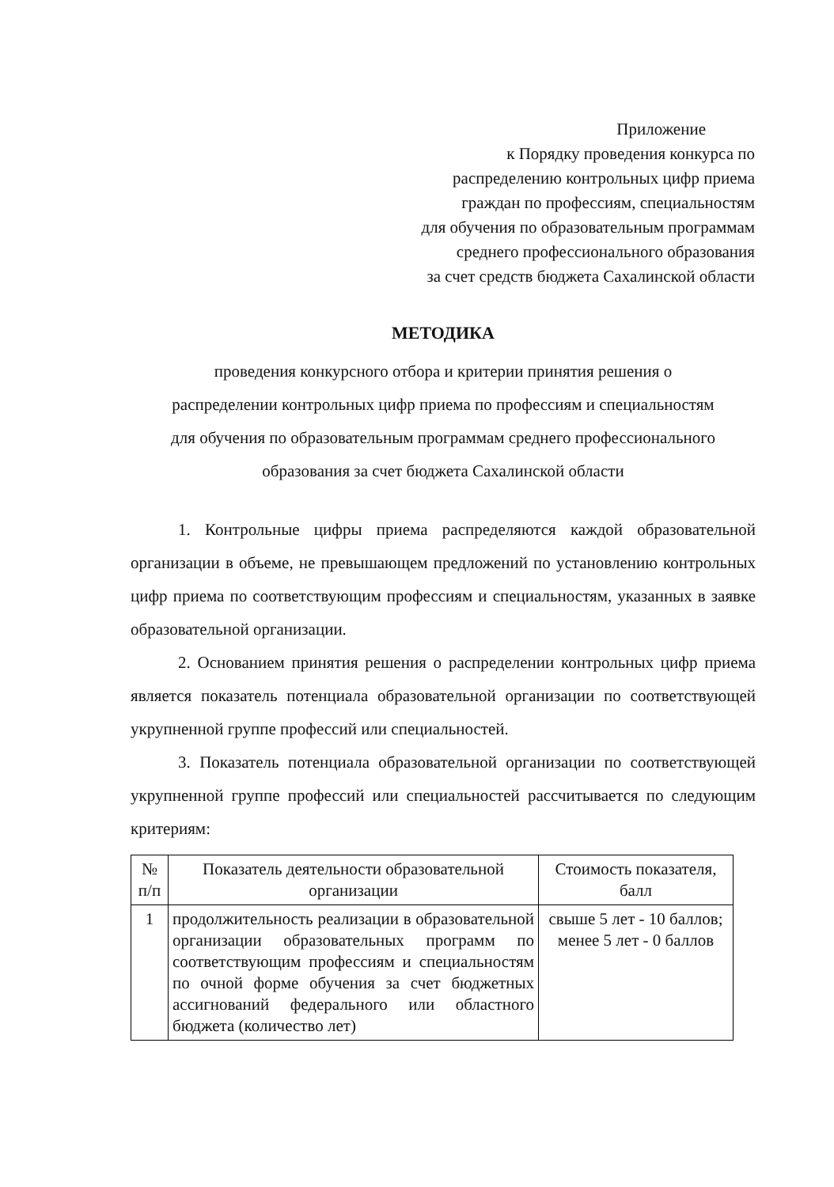Приложение
к Порядку проведения конкурса по
распределению контрольных цифр приема
граждан по профессиям, специальностям
для обучения по образовательным программам
среднего профессионального образования
за счет средств бюджета Сахалинской области
МЕТОДИКА
проведения конкурсного отбора и критерии принятия решения о
распределении контрольных цифр приема по профессиям и специальностям
для обучения по образовательным программам среднего профессионального
образования за счет бюджета Сахалинской области
1. Контрольные цифры приема распределяются каждой образовательной организации в объеме, не превышающем предложений по установлению контрольных цифр приема по соответствующим профессиям и специальностям, указанных в заявке образовательной организации.
2. Основанием принятия решения о распределении контрольных цифр приема является показатель потенциала образовательной организации по соответствующей укрупненной группе профессий или специальностей.
3. Показатель потенциала образовательной организации по соответствующей укрупненной группе профессий или специальностей рассчитывается по следующим критериям:
| № п/п | Показатель деятельности образовательной организации | Стоимость показателя, балл |
| --- | --- | --- |
| 1 | продолжительность реализации в образовательной организации образовательных программ по соответствующим профессиям и специальностям по очной форме обучения за счет бюджетных ассигнований федерального или областного бюджета (количество лет) | свыше 5 лет - 10 баллов; менее 5 лет - 0 баллов |